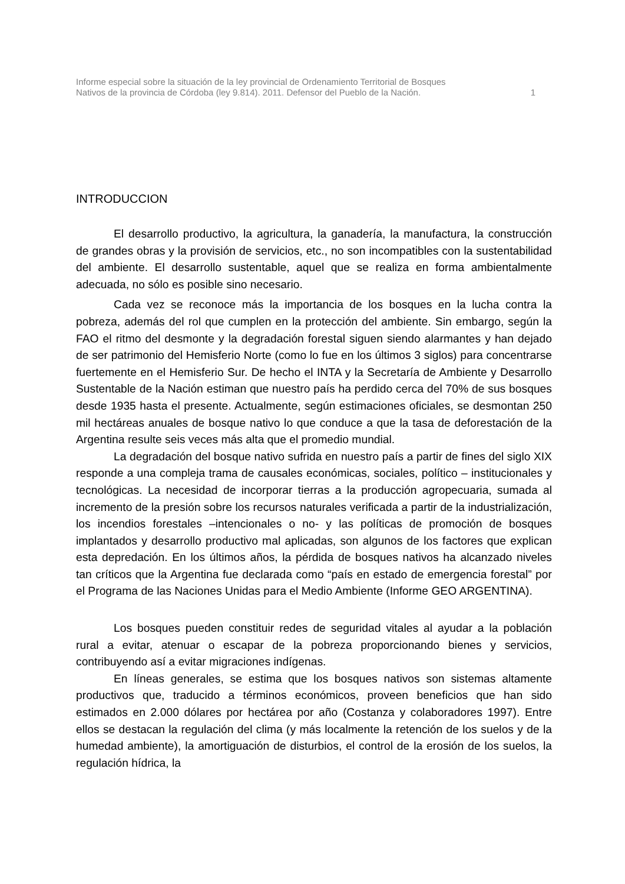Informe especial sobre la situación de la ley provincial de Ordenamiento Territorial de Bosques
Nativos de la provincia de Córdoba (ley 9.814). 2011. Defensor del Pueblo de la Nación.
1
INTRODUCCION
El desarrollo productivo, la agricultura, la ganadería, la manufactura, la construcción de grandes obras y la provisión de servicios, etc., no son incompatibles con la sustentabilidad del ambiente. El desarrollo sustentable, aquel que se realiza en forma ambientalmente adecuada, no sólo es posible sino necesario.
Cada vez se reconoce más la importancia de los bosques en la lucha contra la pobreza, además del rol que cumplen en la protección del ambiente. Sin embargo, según la FAO el ritmo del desmonte y la degradación forestal siguen siendo alarmantes y han dejado de ser patrimonio del Hemisferio Norte (como lo fue en los últimos 3 siglos) para concentrarse fuertemente en el Hemisferio Sur. De hecho el INTA y la Secretaría de Ambiente y Desarrollo Sustentable de la Nación estiman que nuestro país ha perdido cerca del 70% de sus bosques desde 1935 hasta el presente. Actualmente, según estimaciones oficiales, se desmontan 250 mil hectáreas anuales de bosque nativo lo que conduce a que la tasa de deforestación de la Argentina resulte seis veces más alta que el promedio mundial.
La degradación del bosque nativo sufrida en nuestro país a partir de fines del siglo XIX responde a una compleja trama de causales económicas, sociales, político – institucionales y tecnológicas. La necesidad de incorporar tierras a la producción agropecuaria, sumada al incremento de la presión sobre los recursos naturales verificada a partir de la industrialización, los incendios forestales –intencionales o no- y las políticas de promoción de bosques implantados y desarrollo productivo mal aplicadas, son algunos de los factores que explican esta depredación. En los últimos años, la pérdida de bosques nativos ha alcanzado niveles tan críticos que la Argentina fue declarada como “país en estado de emergencia forestal” por el Programa de las Naciones Unidas para el Medio Ambiente (Informe GEO ARGENTINA).
Los bosques pueden constituir redes de seguridad vitales al ayudar a la población rural a evitar, atenuar o escapar de la pobreza proporcionando bienes y servicios, contribuyendo así a evitar migraciones indígenas.
En líneas generales, se estima que los bosques nativos son sistemas altamente productivos que, traducido a términos económicos, proveen beneficios que han sido estimados en 2.000 dólares por hectárea por año (Costanza y colaboradores 1997). Entre ellos se destacan la regulación del clima (y más localmente la retención de los suelos y de la humedad ambiente), la amortiguación de disturbios, el control de la erosión de los suelos, la regulación hídrica, la